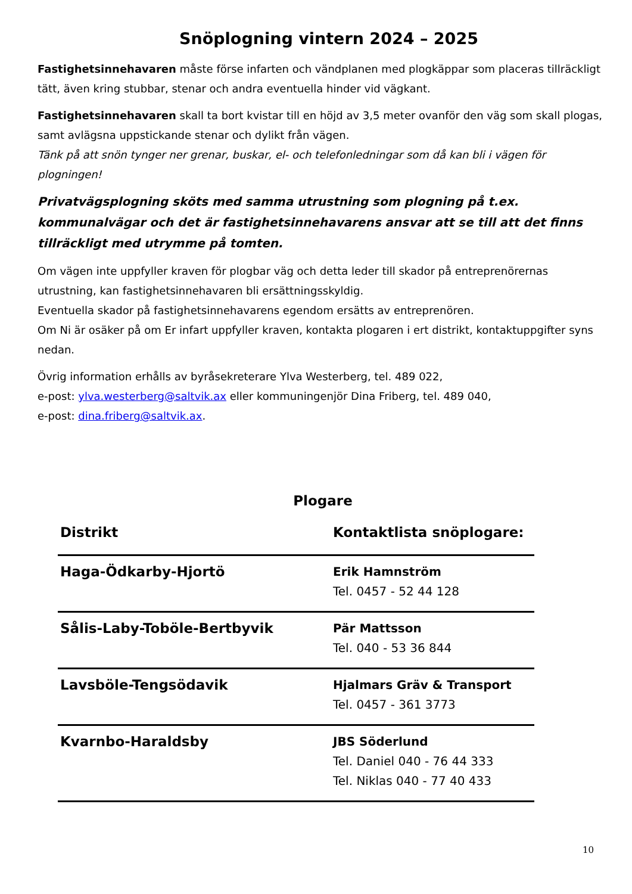Snöplogning vintern 2024 – 2025
Fastighetsinnehavaren måste förse infarten och vändplanen med plogkäppar som placeras tillräckligt tätt, även kring stubbar, stenar och andra eventuella hinder vid vägkant.
Fastighetsinnehavaren skall ta bort kvistar till en höjd av 3,5 meter ovanför den väg som skall plogas, samt avlägsna uppstickande stenar och dylikt från vägen.
Tänk på att snön tynger ner grenar, buskar, el- och telefonledningar som då kan bli i vägen för plogningen!
Privatvägsplogning sköts med samma utrustning som plogning på t.ex. kommunalvägar och det är fastighetsinnehavarens ansvar att se till att det finns tillräckligt med utrymme på tomten.
Om vägen inte uppfyller kraven för plogbar väg och detta leder till skador på entreprenörernas utrustning, kan fastighetsinnehavaren bli ersättningsskyldig.
Eventuella skador på fastighetsinnehavarens egendom ersätts av entreprenören.
Om Ni är osäker på om Er infart uppfyller kraven, kontakta plogaren i ert distrikt, kontaktuppgifter syns nedan.
Övrig information erhålls av byråsekreterare Ylva Westerberg, tel. 489 022,
e-post: ylva.westerberg@saltvik.ax eller kommuningenjör Dina Friberg, tel. 489 040,
e-post: dina.friberg@saltvik.ax.
Plogare
| Distrikt | Kontaktlista snöplogare: |
| --- | --- |
| Haga-Ödkarby-Hjortö | Erik Hamnström Tel. 0457 - 52 44 128 |
| Sålis-Laby-Toböle-Bertbyvik | Pär Mattsson Tel. 040 - 53 36 844 |
| Lavsböle-Tengsödavik | Hjalmars Gräv & Transport Tel. 0457 - 361 3773 |
| Kvarnbo-Haraldsby | JBS Söderlund Tel. Daniel 040 - 76 44 333 Tel. Niklas 040 - 77 40 433 |
10